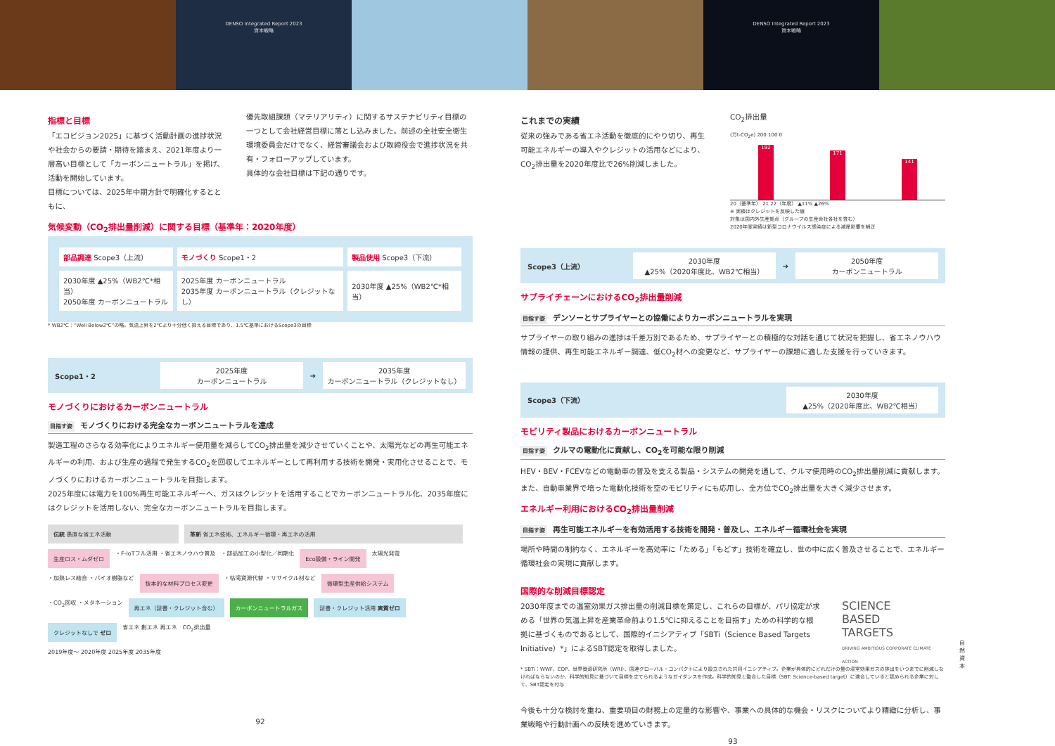DENSO Integrated Report 2023
資本戦略
DENSO Integrated Report 2023
資本戦略
指標と目標
「エコビジョン2025」に基づく活動計画の進捗状況や社会からの要請・期待を踏まえ、2021年度より一層高い目標として「カーボンニュートラル」を掲げ、活動を開始しています。
目標については、2025年中期方針で明確化するとともに、
優先取組課題（マテリアリティ）に関するサステナビリティ目標の一つとして会社経営目標に落とし込みました。前述の全社安全衛生環境委員会だけでなく、経営審議会および取締役会で進捗状況を共有・フォローアップしています。
具体的な会社目標は下記の通りです。
気候変動（CO<sub>2</sub>排出量削減）に関する目標（基準年：2020年度）
| 部品調達 Scope3（上流） | モノづくり Scope1・2 | 製品使用 Scope3（下流） |
| 2030年度 ▲25%（WB2℃*相当） 2050年度 カーボンニュートラル | 2025年度 カーボンニュートラル 2035年度 カーボンニュートラル（クレジットなし） | 2030年度 ▲25%（WB2℃*相当） |
* WB2℃：“Well Below2℃”の略。気温上昇を2℃より十分低く抑える目標であり、1.5℃基準におけるScope3の目標
Scope1・2
2025年度
カーボンニュートラル
➔
2035年度
カーボンニュートラル（クレジットなし）
モノづくりにおけるカーボンニュートラル
目指す姿 モノづくりにおける完全なカーボンニュートラルを達成
製造工程のさらなる効率化によりエネルギー使用量を減らしてCO<sub>2</sub>排出量を減少させていくことや、太陽光などの再生可能エネルギーの利用、および生産の過程で発生するCO<sub>2</sub>を回収してエネルギーとして再利用する技術を開発・実用化させることで、モノづくりにおけるカーボンニュートラルを目指します。
2025年度には電力を100%再生可能エネルギーへ、ガスはクレジットを活用することでカーボンニュートラル化、2035年度にはクレジットを活用しない、完全なカーボンニュートラルを目指します。
伝統 愚直な省エネ活動
革新 省エネ技術、エネルギー循環・再エネの活用
生産ロス・ムダゼロ
・F-IoTフル活用 ・省エネノウハウ普及
・部品加工の小型化／同期化
Eco設備・ライン開発
太陽光発電
・加熱レス結合 ・バイオ樹脂など
抜本的な材料プロセス変更
・枯渇資源代替 ・リサイクル材など
循環型生産供給システム
・CO<sub>2</sub>回収 ・メタネーション
再エネ（証書・クレジット含む）
カーボンニュートラルガス
証書・クレジット活用 実質ゼロ
クレジットなしで ゼロ
省エネ 創エネ 再エネ
CO<sub>2</sub>排出量
2019年度〜 2020年度 2025年度 2035年度
92
これまでの実績
従来の強みである省エネ活動を徹底的にやり切り、再生可能エネルギーの導入やクレジットの活用などにより、CO<sub>2</sub>排出量を2020年度比で26%削減しました。
CO<sub>2</sub>排出量
(万t-CO<sub>2</sub>e) 200 100 0
192 171 141
20（基準年） 21 22（年度） ▲11% ▲26%
※ 実績はクレジットを反映した値
対象は国内外生産拠点（グループの生産会社各社を含む）
2020年度実績は新型コロナウイルス感染症による減産影響を補正
Scope3（上流）
2030年度
▲25%（2020年度比、WB2℃相当）
➔
2050年度
カーボンニュートラル
サプライチェーンにおけるCO<sub>2</sub>排出量削減
目指す姿 デンソーとサプライヤーとの協働によりカーボンニュートラルを実現
サプライヤーの取り組みの進捗は千差万別であるため、サプライヤーとの積極的な対話を通じて状況を把握し、省エネノウハウ情報の提供、再生可能エネルギー調達、低CO<sub>2</sub>材への変更など、サプライヤーの課題に適した支援を行っていきます。
Scope3（下流）
2030年度
▲25%（2020年度比、WB2℃相当）
モビリティ製品におけるカーボンニュートラル
目指す姿 クルマの電動化に貢献し、CO<sub>2</sub>を可能な限り削減
HEV・BEV・FCEVなどの電動車の普及を支える製品・システムの開発を通して、クルマ使用時のCO<sub>2</sub>排出量削減に貢献します。また、自動車業界で培った電動化技術を空のモビリティにも応用し、全方位でCO<sub>2</sub>排出量を大きく減少させます。
エネルギー利用におけるCO<sub>2</sub>排出量削減
目指す姿 再生可能エネルギーを有効活用する技術を開発・普及し、エネルギー循環社会を実現
場所や時間の制約なく、エネルギーを高効率に「ためる」「もどす」技術を確立し、世の中に広く普及させることで、エネルギー循環社会の実現に貢献します。
国際的な削減目標認定
2030年度までの温室効果ガス排出量の削減目標を策定し、これらの目標が、パリ協定が求める「世界の気温上昇を産業革命前より1.5℃に抑えることを目指す」ための科学的な根拠に基づくものであるとして、国際的イニシアティブ「SBTi（Science Based Targets Initiative）*」によるSBT認定を取得しました。
SCIENCE
BASED
TARGETS
DRIVING AMBITIOUS CORPORATE CLIMATE ACTION
* SBTi：WWF、CDP、世界資源研究所（WRI）、国連グローバル・コンパクトにより設立された共同イニシアティブ。企業が具体的にどれだけの量の温室効果ガスの排出をいつまでに削減しなければならないのか、科学的知見に基づいて目標を立てられるようなガイダンスを作成。科学的知見と整合した目標（SBT: Science-based target）に適合していると認められる企業に対して、SBT認定を付与
今後も十分な検討を重ね、重要項目の財務上の定量的な影響や、事業への具体的な機会・リスクについてより精緻に分析し、事業戦略や行動計画への反映を進めていきます。
93
自然資本